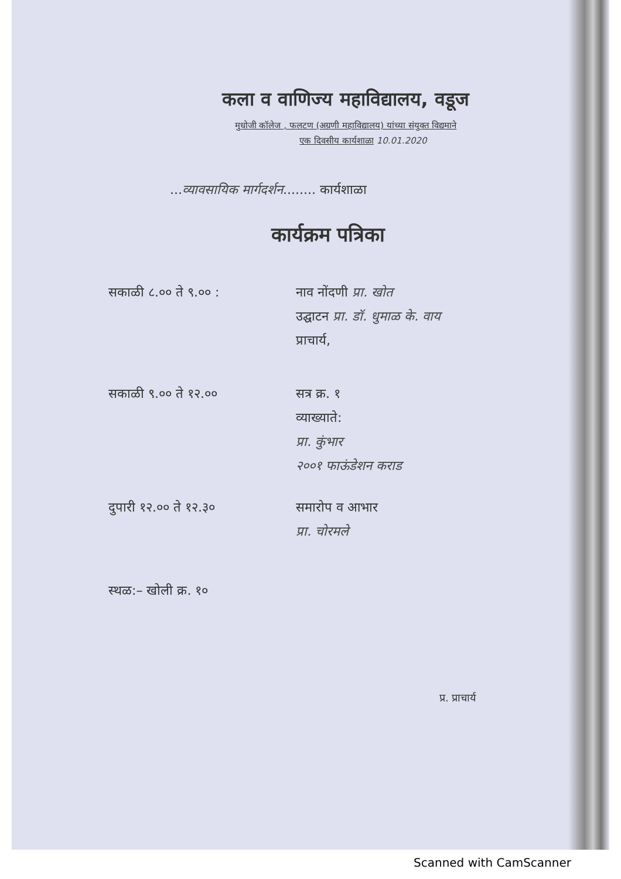कला व वाणिज्य महाविद्यालय, वडूज
मुधोजी कॉलेज , फलटण (अग्रणी महाविद्यालय) यांच्या संयुक्त विद्यमाने
एक दिवसीय कार्यशाळा 10.01.2020
...व्यावसायिक मार्गदर्शन........ कार्यशाळा
कार्यक्रम पत्रिका
सकाळी ८.०० ते ९.०० : नाव नोंदणी प्रा. खोत
उद्घाटन प्रा. डॉ. धुमाळ के. वाय
प्राचार्य,
सकाळी ९.०० ते १२.०० सत्र क्र. १
व्याख्याते:
प्रा. कुंभार
२००१ फाऊंडेशन कराड
दुपारी १२.०० ते १२.३० समारोप व आभार
प्रा. चोरमले
स्थळ:– खोली क्र. १०
प्र. प्राचार्य
Scanned with CamScanner